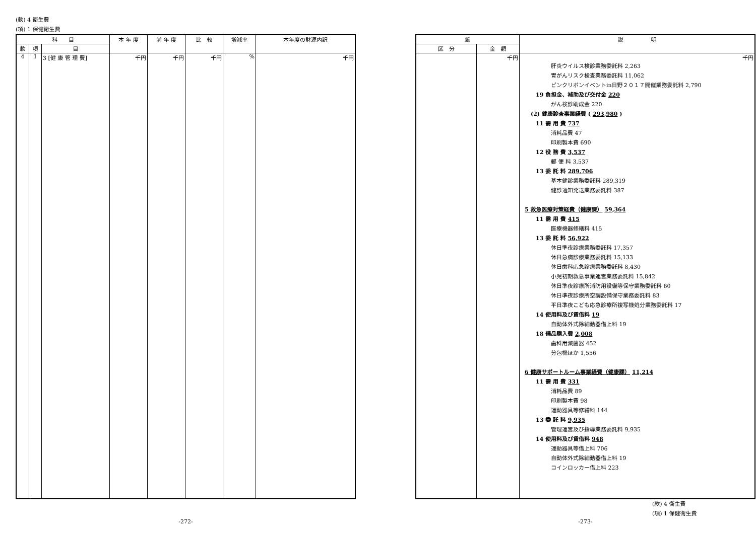(款) 4 衛生費
(項) 1 保健衛生費
| 科 目 | | | 本 年 度 | 前 年 度 | 比 較 | 増減率 | 本年度の財源内訳 |
| --- | --- | --- | --- | --- | --- | --- | --- |
| 款 | 項 | 目 | | | | | |
| 4 | 1 | 3 [健 康 管 理 費] | 千円 | 千円 | 千円 | % | 千円 |
-272-
| 節 | | 説 明 |
| --- | --- | --- |
| 区 分 | 金 額 | |
| | 千円 | 千円 肝炎ウイルス検診業務委託料 2,263 胃がんリスク検査業務委託料 11,062 ピンクリボンイベントin日野２０１７開催業務委託料 2,790 19 負担金、補助及び交付金 220 がん検診助成金 220 (2) 健康診査事業経費 ( 293,980 ) 11 需 用 費 737 消耗品費 47 印刷製本費 690 12 役 務 費 3,537 郵 便 料 3,537 13 委 託 料 289,706 基本健診業務委託料 289,319 健診通知発送業務委託料 387 5 救急医療対策経費（健康課） 59,364 11 需 用 費 415 医療機器修繕料 415 13 委 託 料 56,922 休日準夜診療業務委託料 17,357 休日急病診療業務委託料 15,133 休日歯科応急診療業務委託料 8,430 小児初期救急事業運営業務委託料 15,842 休日準夜診療所消防用設備等保守業務委託料 60 休日準夜診療所空調設備保守業務委託料 83 平日準夜こども応急診療所複写機処分業務委託料 17 14 使用料及び賃借料 19 自動体外式除細動器借上料 19 18 備品購入費 2,008 歯科用滅菌器 452 分包機ほか 1,556 6 健康サポートルーム事業経費（健康課） 11,214 11 需 用 費 331 消耗品費 89 印刷製本費 98 運動器具等修繕料 144 13 委 託 料 9,935 管理運営及び指導業務委託料 9,935 14 使用料及び賃借料 948 運動器具等借上料 706 自動体外式除細動器借上料 19 コインロッカー借上料 223 |
(款) 4 衛生費
(項) 1 保健衛生費
-273-